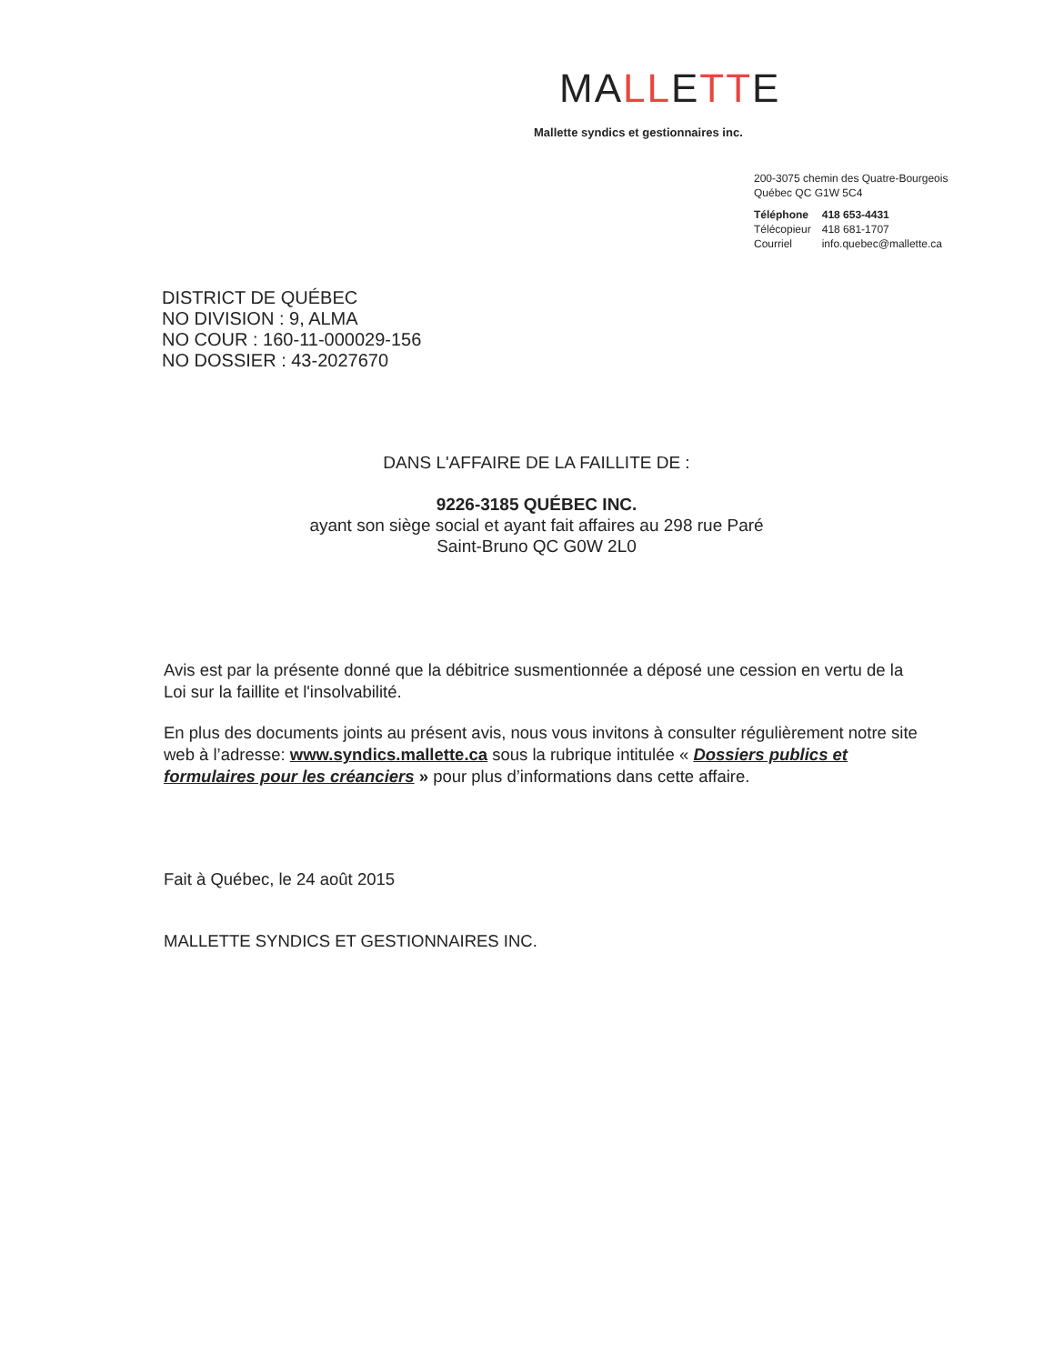MALLETTE
Mallette syndics et gestionnaires inc.
200-3075 chemin des Quatre-Bourgeois
Québec QC G1W 5C4
| Téléphone | 418 653-4431 |
| Télécopieur | 418 681-1707 |
| Courriel | info.quebec@mallette.ca |
DISTRICT DE QUÉBEC
NO DIVISION : 9, ALMA
NO COUR : 160-11-000029-156
NO DOSSIER : 43-2027670
DANS L'AFFAIRE DE LA FAILLITE DE :
9226-3185 QUÉBEC INC.
ayant son siège social et ayant fait affaires au 298 rue Paré
Saint-Bruno QC G0W 2L0
Avis est par la présente donné que la débitrice susmentionnée a déposé une cession en vertu de la Loi sur la faillite et l'insolvabilité.
En plus des documents joints au présent avis, nous vous invitons à consulter régulièrement notre site web à l’adresse: www.syndics.mallette.ca sous la rubrique intitulée « Dossiers publics et formulaires pour les créanciers » pour plus d’informations dans cette affaire.
Fait à Québec, le 24 août 2015
MALLETTE SYNDICS ET GESTIONNAIRES INC.